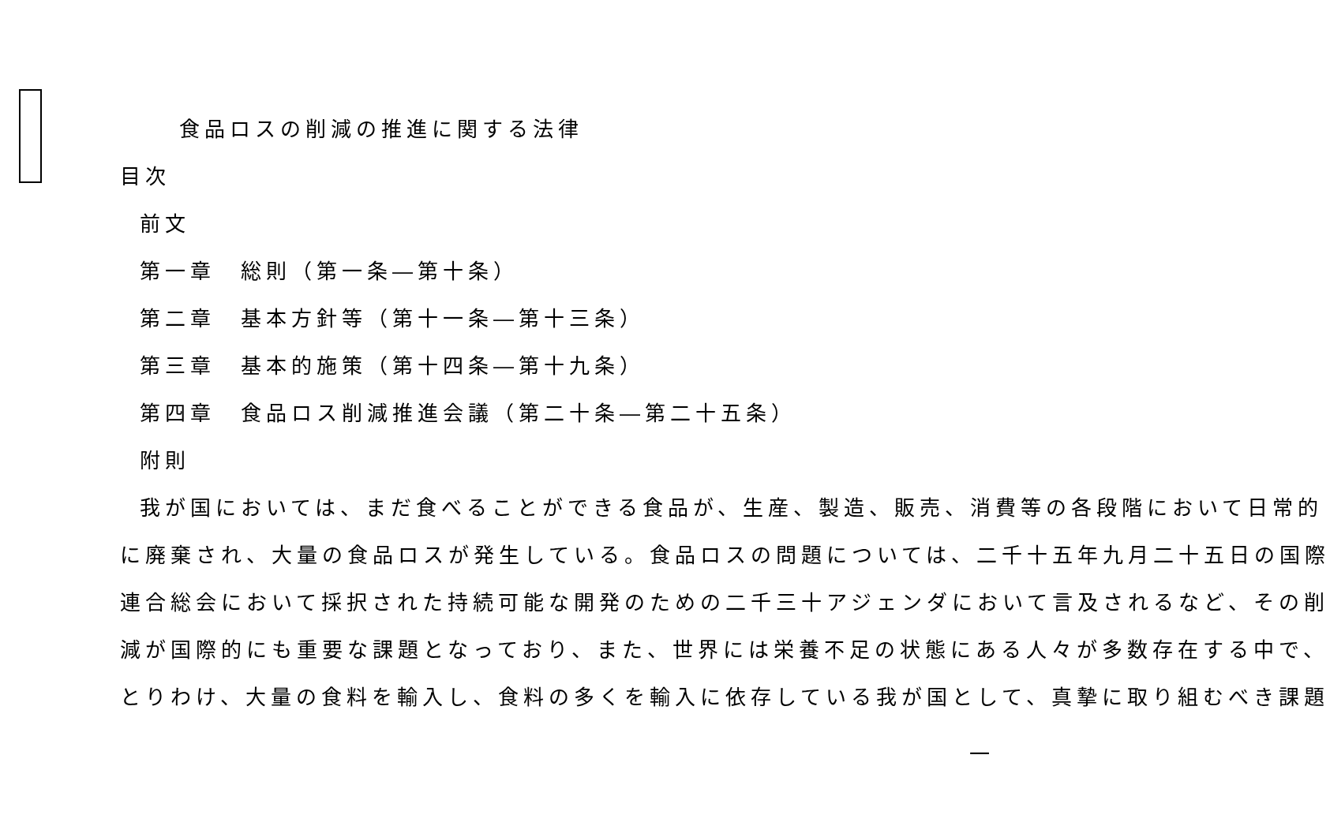食品ロスの削減の推進に関する法律
目次
前文
第一章　総則（第一条―第十条）
第二章　基本方針等（第十一条―第十三条）
第三章　基本的施策（第十四条―第十九条）
第四章　食品ロス削減推進会議（第二十条―第二十五条）
附則
我が国においては、まだ食べることができる食品が、生産、製造、販売、消費等の各段階において日常的
に廃棄され、大量の食品ロスが発生している。食品ロスの問題については、二千十五年九月二十五日の国際
連合総会において採択された持続可能な開発のための二千三十アジェンダにおいて言及されるなど、その削
減が国際的にも重要な課題となっており、また、世界には栄養不足の状態にある人々が多数存在する中で、
とりわけ、大量の食料を輸入し、食料の多くを輸入に依存している我が国として、真摯に取り組むべき課題
一